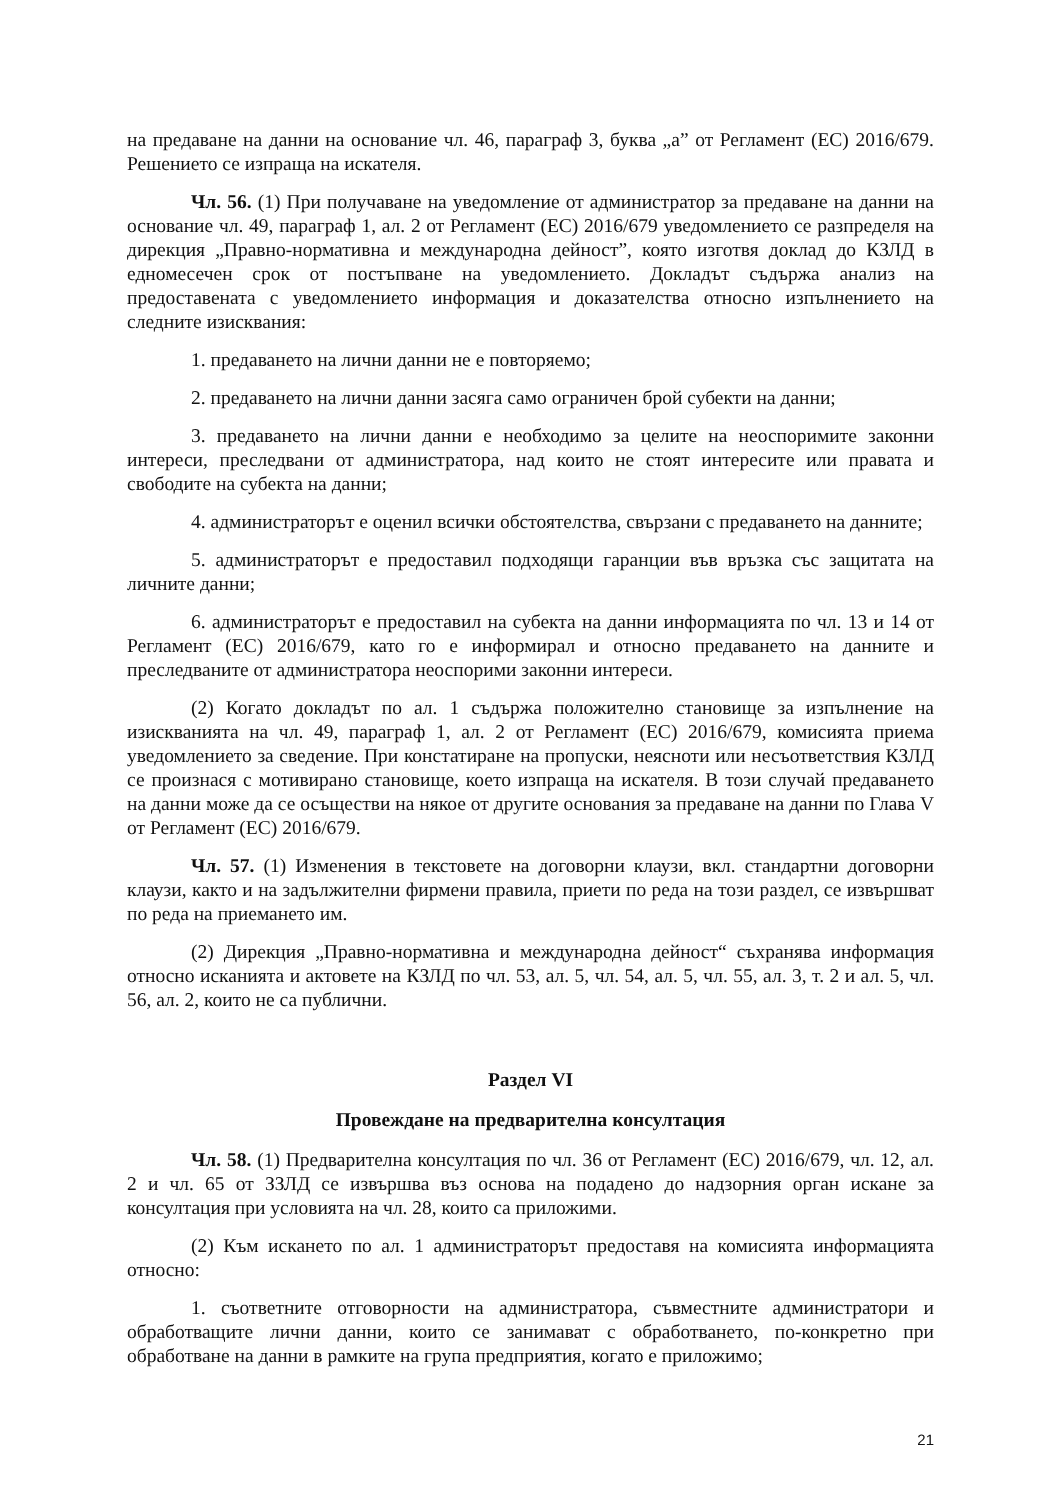на предаване на данни на основание чл. 46, параграф 3, буква „а” от Регламент (ЕС) 2016/679. Решението се изпраща на искателя.
Чл. 56. (1) При получаване на уведомление от администратор за предаване на данни на основание чл. 49, параграф 1, ал. 2 от Регламент (ЕС) 2016/679 уведомлението се разпределя на дирекция „Правно-нормативна и международна дейност”, която изготвя доклад до КЗЛД в едномесечен срок от постъпване на уведомлението. Докладът съдържа анализ на предоставената с уведомлението информация и доказателства относно изпълнението на следните изисквания:
1. предаването на лични данни не е повторяемо;
2. предаването на лични данни засяга само ограничен брой субекти на данни;
3. предаването на лични данни е необходимо за целите на неоспоримите законни интереси, преследвани от администратора, над които не стоят интересите или правата и свободите на субекта на данни;
4. администраторът е оценил всички обстоятелства, свързани с предаването на данните;
5. администраторът е предоставил подходящи гаранции във връзка със защитата на личните данни;
6. администраторът е предоставил на субекта на данни информацията по чл. 13 и 14 от Регламент (ЕС) 2016/679, като го е информирал и относно предаването на данните и преследваните от администратора неоспорими законни интереси.
(2) Когато докладът по ал. 1 съдържа положително становище за изпълнение на изискванията на чл. 49, параграф 1, ал. 2 от Регламент (ЕС) 2016/679, комисията приема уведомлението за сведение. При констатиране на пропуски, неясноти или несъответствия КЗЛД се произнася с мотивирано становище, което изпраща на искателя. В този случай предаването на данни може да се осъществи на някое от другите основания за предаване на данни по Глава V от Регламент (ЕС) 2016/679.
Чл. 57. (1) Изменения в текстовете на договорни клаузи, вкл. стандартни договорни клаузи, както и на задължителни фирмени правила, приети по реда на този раздел, се извършват по реда на приемането им.
(2) Дирекция „Правно-нормативна и международна дейност“ съхранява информация относно исканията и актовете на КЗЛД по чл. 53, ал. 5, чл. 54, ал. 5, чл. 55, ал. 3, т. 2 и ал. 5, чл. 56, ал. 2, които не са публични.
Раздел VI
Провеждане на предварителна консултация
Чл. 58. (1) Предварителна консултация по чл. 36 от Регламент (ЕС) 2016/679, чл. 12, ал. 2 и чл. 65 от ЗЗЛД се извършва въз основа на подадено до надзорния орган искане за консултация при условията на чл. 28, които са приложими.
(2) Към искането по ал. 1 администраторът предоставя на комисията информацията относно:
1. съответните отговорности на администратора, съвместните администратори и обработващите лични данни, които се занимават с обработването, по-конкретно при обработване на данни в рамките на група предприятия, когато е приложимо;
21